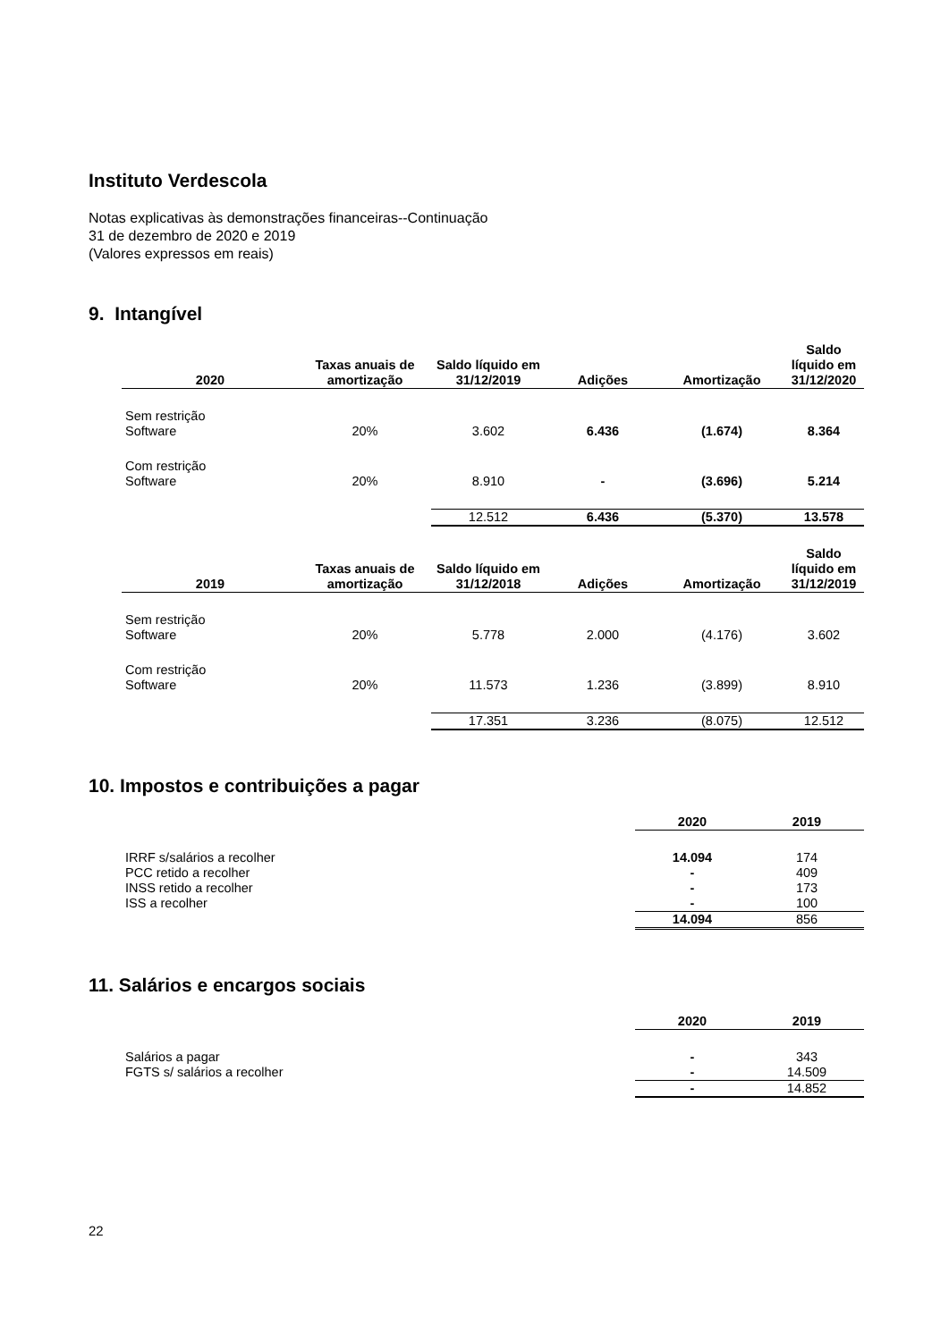Instituto Verdescola
Notas explicativas às demonstrações financeiras--Continuação
31 de dezembro de 2020 e 2019
(Valores expressos em reais)
9. Intangível
| 2020 | Taxas anuais de amortização | Saldo líquido em 31/12/2019 | Adições | Amortização | Saldo líquido em 31/12/2020 |
| --- | --- | --- | --- | --- | --- |
| Sem restrição Software | 20% | 3.602 | 6.436 | (1.674) | 8.364 |
| Com restrição Software | 20% | 8.910 | - | (3.696) | 5.214 |
| | | 12.512 | 6.436 | (5.370) | 13.578 |
| 2019 | Taxas anuais de amortização | Saldo líquido em 31/12/2018 | Adições | Amortização | Saldo líquido em 31/12/2019 |
| Sem restrição Software | 20% | 5.778 | 2.000 | (4.176) | 3.602 |
| Com restrição Software | 20% | 11.573 | 1.236 | (3.899) | 8.910 |
| | | 17.351 | 3.236 | (8.075) | 12.512 |
10. Impostos e contribuições a pagar
| | 2020 | 2019 |
| IRRF s/salários a recolher | 14.094 | 174 |
| PCC retido a recolher | - | 409 |
| INSS retido a recolher | - | 173 |
| ISS a recolher | - | 100 |
| | 14.094 | 856 |
11. Salários e encargos sociais
| | 2020 | 2019 |
| Salários a pagar | - | 343 |
| FGTS s/ salários a recolher | - | 14.509 |
| | - | 14.852 |
22